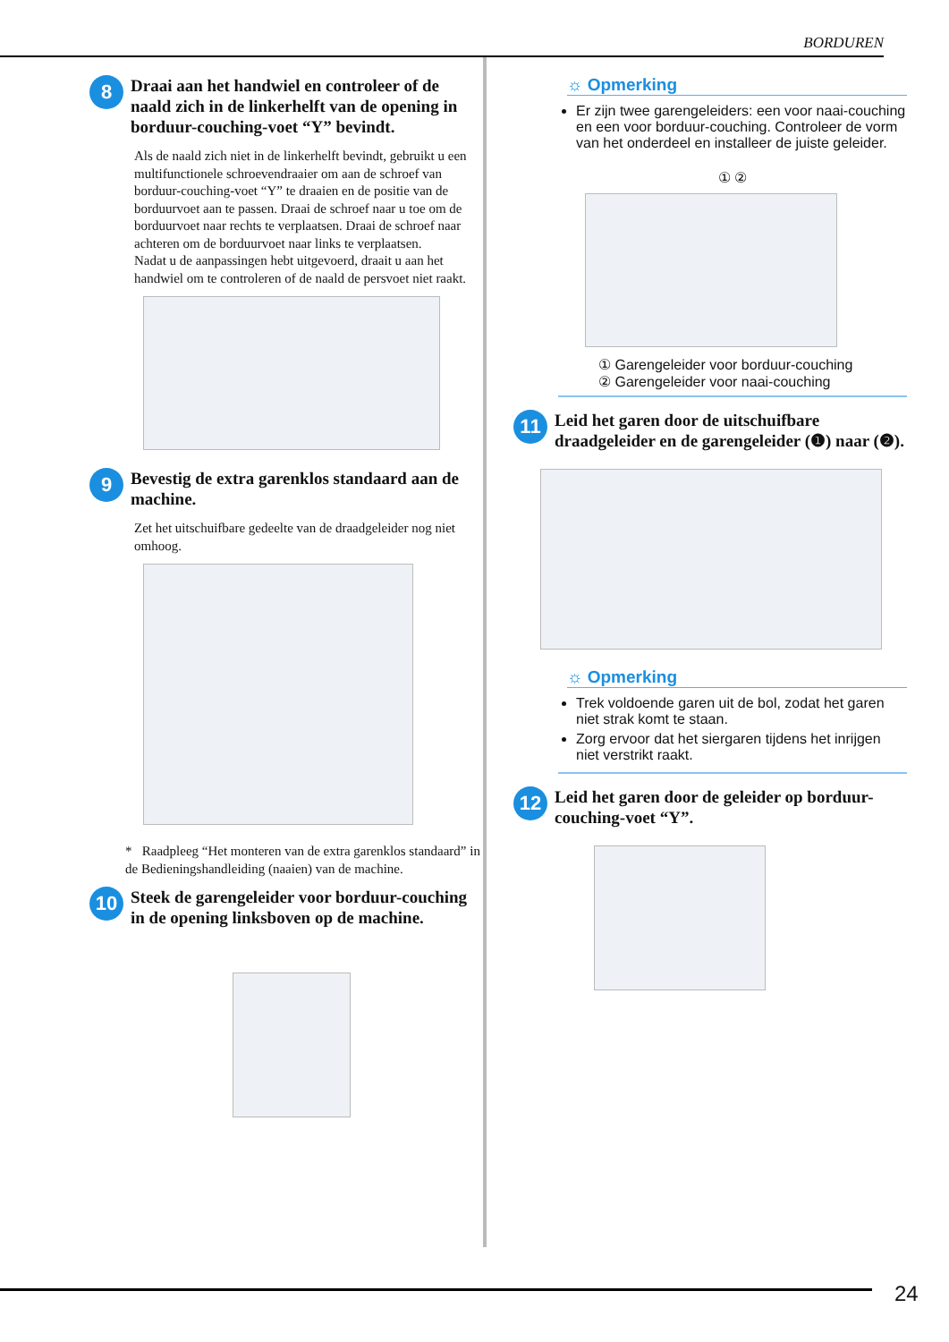BORDUREN
8
Draai aan het handwiel en controleer of de naald zich in de linkerhelft van de opening in borduur-couching-voet “Y” bevindt.
Als de naald zich niet in de linkerhelft bevindt, gebruikt u een multifunctionele schroevendraaier om aan de schroef van borduur-couching-voet “Y” te draaien en de positie van de borduurvoet aan te passen. Draai de schroef naar u toe om de borduurvoet naar rechts te verplaatsen. Draai de schroef naar achteren om de borduurvoet naar links te verplaatsen.
Nadat u de aanpassingen hebt uitgevoerd, draait u aan het handwiel om te controleren of de naald de persvoet niet raakt.
9
Bevestig de extra garenklos standaard aan de machine.
Zet het uitschuifbare gedeelte van de draadgeleider nog niet omhoog.
* Raadpleeg “Het monteren van de extra garenklos standaard” in de Bedieningshandleiding (naaien) van de machine.
10
Steek de garengeleider voor borduur-couching in de opening linksboven op de machine.
☼ Opmerking
Er zijn twee garengeleiders: een voor naai-couching en een voor borduur-couching. Controleer de vorm van het onderdeel en installeer de juiste geleider.
① ②
① Garengeleider voor borduur-couching
② Garengeleider voor naai-couching
11
Leid het garen door de uitschuifbare draadgeleider en de garengeleider (❶) naar (❷).
☼ Opmerking
Trek voldoende garen uit de bol, zodat het garen niet strak komt te staan.
Zorg ervoor dat het siergaren tijdens het inrijgen niet verstrikt raakt.
12
Leid het garen door de geleider op borduur-couching-voet “Y”.
24